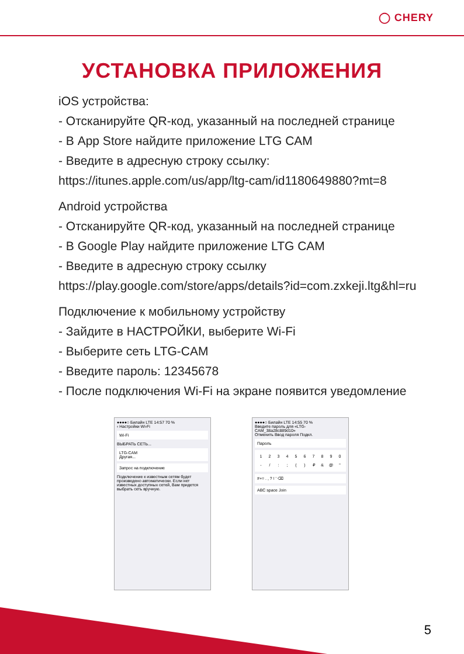◯ CHERY
УСТАНОВКА ПРИЛОЖЕНИЯ
iOS устройства:
- Отсканируйте QR-код, указанный на последней странице
- В App Store найдите приложение LTG CAM
- Введите в адресную строку ссылку:
https://itunes.apple.com/us/app/ltg-cam/id1180649880?mt=8
Android устройства
- Отсканируйте QR-код, указанный на последней странице
- В Google Play найдите приложение LTG CAM
- Введите в адресную строку ссылку
https://play.google.com/store/apps/details?id=com.zxkeji.ltg&hl=ru
Подключение к мобильному устройству
- Зайдите в НАСТРОЙКИ, выберите Wi-Fi
- Выберите сеть LTG-CAM
- Введите пароль: 12345678
- После подключения Wi-Fi на экране появится уведомление
●●●●○ Билайн LTE 14:57 70 %
‹ Настройки Wi-Fi
Wi-Fi
ВЫБРАТЬ СЕТЬ...
LTG-CAM
Другая...
Запрос на подключение
Подключение к известным сетям будет произведено автоматически. Если нет известных доступных сетей, Вам придется выбрать сеть вручную.
●●●●○ Билайн LTE 14:55 70 %
Введите пароль для «LTG-CAM_38a28c889d10»
Отменить Ввод пароля Подкл.
Пароль
1234567890 - /:; () ₽ & @ "
#+= . , ? ! ' ⌫
ABC space Join
5